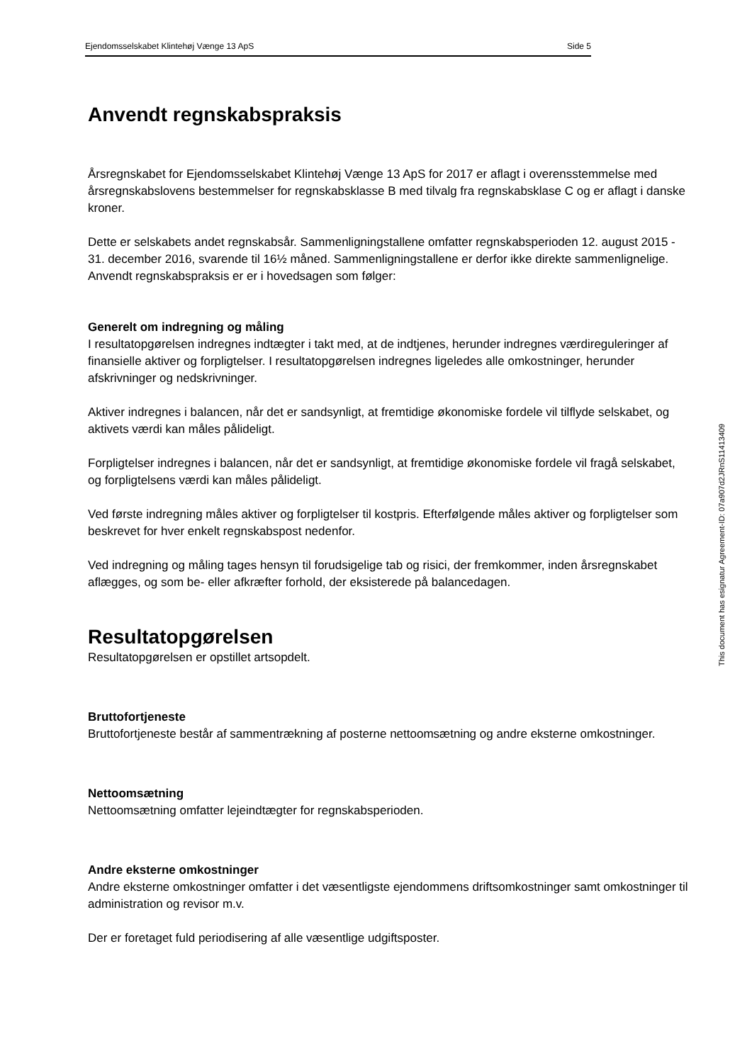Ejendomsselskabet Klintehøj Vænge 13 ApS Side 5
Anvendt regnskabspraksis
Årsregnskabet for Ejendomsselskabet Klintehøj Vænge 13 ApS for 2017 er aflagt i overensstemmelse med årsregnskabslovens bestemmelser for regnskabsklasse B med tilvalg fra regnskabsklase C og er aflagt i danske kroner.
Dette er selskabets andet regnskabsår. Sammenligningstallene omfatter regnskabsperioden 12. august 2015 - 31. december 2016, svarende til 16½ måned. Sammenligningstallene er derfor ikke direkte sammenlignelige. Anvendt regnskabspraksis er er i hovedsagen som følger:
Generelt om indregning og måling
I resultatopgørelsen indregnes indtægter i takt med, at de indtjenes, herunder indregnes værdireguleringer af finansielle aktiver og forpligtelser. I resultatopgørelsen indregnes ligeledes alle omkostninger, herunder afskrivninger og nedskrivninger.
Aktiver indregnes i balancen, når det er sandsynligt, at fremtidige økonomiske fordele vil tilflyde selskabet, og aktivets værdi kan måles pålideligt.
Forpligtelser indregnes i balancen, når det er sandsynligt, at fremtidige økonomiske fordele vil fragå selskabet, og forpligtelsens værdi kan måles pålideligt.
Ved første indregning måles aktiver og forpligtelser til kostpris. Efterfølgende måles aktiver og forpligtelser som beskrevet for hver enkelt regnskabspost nedenfor.
Ved indregning og måling tages hensyn til forudsigelige tab og risici, der fremkommer, inden årsregnskabet aflægges, og som be- eller afkræfter forhold, der eksisterede på balancedagen.
Resultatopgørelsen
Resultatopgørelsen er opstillet artsopdelt.
Bruttofortjeneste
Bruttofortjeneste består af sammentrækning af posterne nettoomsætning og andre eksterne omkostninger.
Nettoomsætning
Nettoomsætning omfatter lejeindtægter for regnskabsperioden.
Andre eksterne omkostninger
Andre eksterne omkostninger omfatter i det væsentligste ejendommens driftsomkostninger samt omkostninger til administration og revisor m.v.
Der er foretaget fuld periodisering af alle væsentlige udgiftsposter.
This document has esignatur Agreement-ID: 07a907d2JRnS11413409